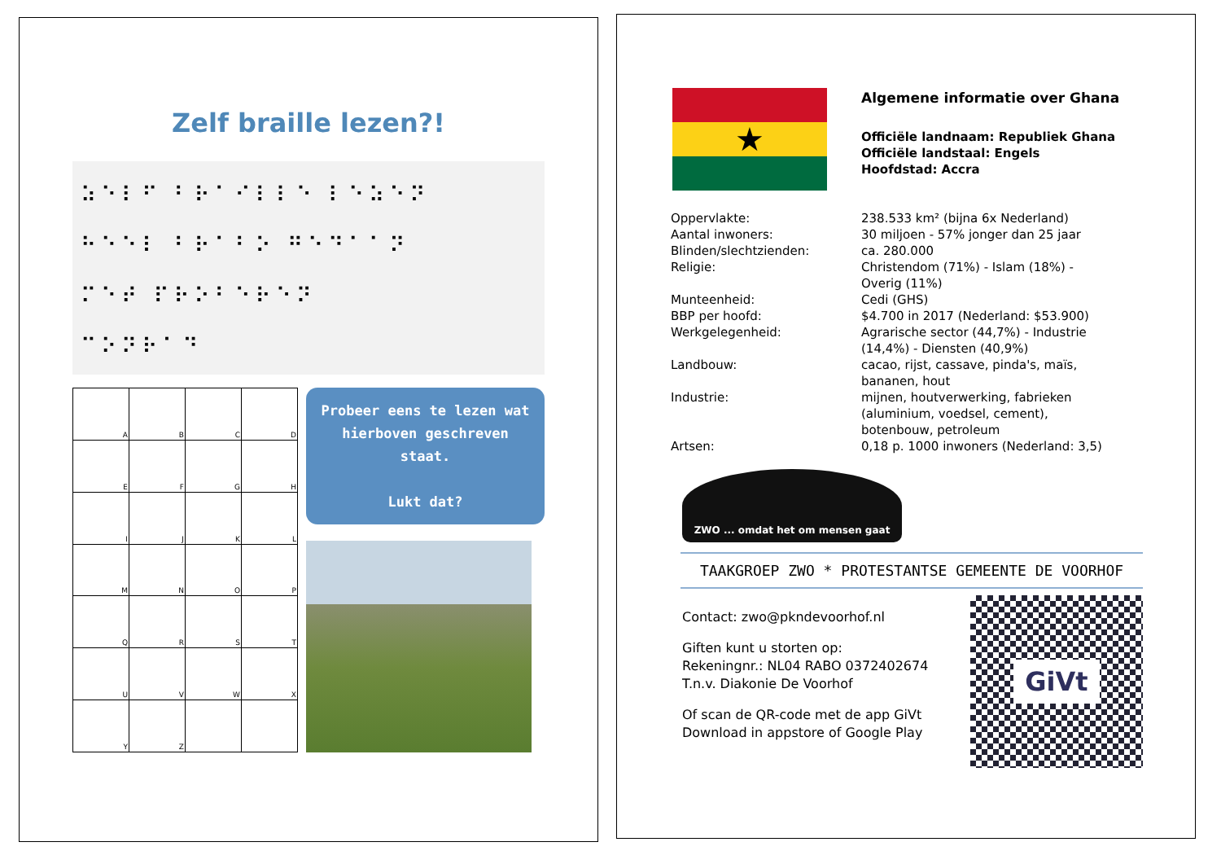Zelf braille lezen?!
⠵⠑⠇⠋ ⠃⠗⠁⠊⠇⠇⠑ ⠇⠑⠵⠑⠝
⠓⠑⠑⠇ ⠃⠗⠁⠃⠕ ⠛⠑⠙⠁⠁⠝
⠍⠑⠞ ⠏⠗⠕⠃⠑⠗⠑⠝
⠉⠕⠝⠗⠁⠙
| A | B | C | D |
| E | F | G | H |
| I | J | K | L |
| M | N | O | P |
| Q | R | S | T |
| U | V | W | X |
| Y | Z | | |
Probeer eens te lezen wat hierboven geschreven staat.
Lukt dat?
★
Algemene informatie over Ghana
Officiële landnaam: Republiek Ghana
Officiële landstaal: Engels
Hoofdstad: Accra
| Oppervlakte: | 238.533 km² (bijna 6x Nederland) |
| Aantal inwoners: | 30 miljoen - 57% jonger dan 25 jaar |
| Blinden/slechtzienden: | ca. 280.000 |
| Religie: | Christendom (71%) - Islam (18%) - Overig (11%) |
| Munteenheid: | Cedi (GHS) |
| BBP per hoofd: | $4.700 in 2017 (Nederland: $53.900) |
| Werkgelegenheid: | Agrarische sector (44,7%) - Industrie (14,4%) - Diensten (40,9%) |
| Landbouw: | cacao, rijst, cassave, pinda's, maïs, bananen, hout |
| Industrie: | mijnen, houtverwerking, fabrieken (aluminium, voedsel, cement), botenbouw, petroleum |
| Artsen: | 0,18 p. 1000 inwoners (Nederland: 3,5) |
ZWO ... omdat het om mensen gaat
TAAKGROEP ZWO * PROTESTANTSE GEMEENTE DE VOORHOF
Contact: zwo@pkndevoorhof.nl
Giften kunt u storten op:
Rekeningnr.: NL04 RABO 0372402674
T.n.v. Diakonie De Voorhof
Of scan de QR-code met de app GiVt
Download in appstore of Google Play
GiVt